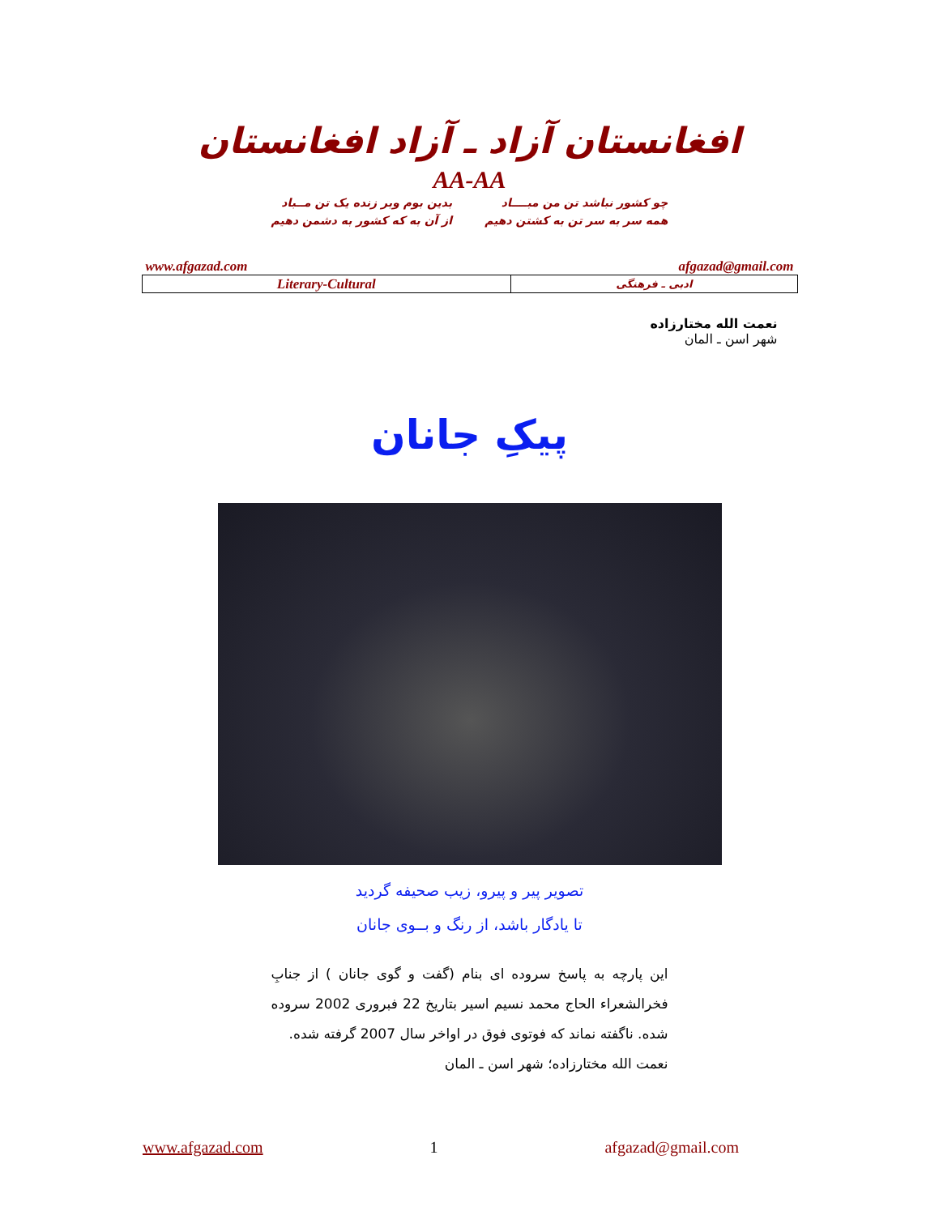افغانستان آزاد ـ آزاد افغانستان
AA-AA
چو کشور نباشد تن من مبــــاد
همه سر به سر تن به کشتن دهیم
بدین بوم وبر زنده یک تن مــباد
از آن به که کشور به دشمن دهیم
www.afgazad.com afgazad@gmail.com
| Literary-Cultural | ادبی ـ فرهنگی |
نعمت الله مختارزاده
شهر اسن ـ المان
پیکِ جانان
تصویر پیر و پیرو، زیب صحیفه گردید
تا یادگار باشد، از رنگ و بــوی جانان
این پارچه به پاسخ سروده ای بنام (گفت و گوی جانان ) از جنابِ فخرالشعراء الحاج محمد نسیم اسیر بتاریخ 22 فبروری 2002 سروده شده. ناگفته نماند که فوتوی فوق در اواخر سال 2007 گرفته شده.
نعمت الله مختارزاده؛ شهر اسن ـ المان
www.afgazad.com 1 afgazad@gmail.com